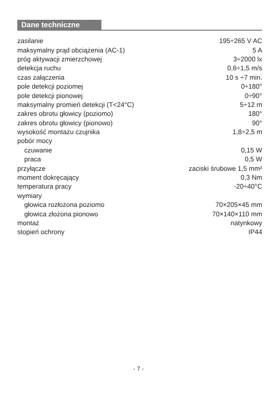Dane techniczne
| zasilanie | 195÷265 V AC |
| maksymalny prąd obciążenia (AC-1) | 5 A |
| próg aktywacji zmierzchowej | 3÷2000 lx |
| detekcja ruchu | 0,6÷1,5 m/s |
| czas załączenia | 10 s ÷7 min. |
| pole detekcji poziomej | 0÷180° |
| pole detekcji pionowej | 0÷90° |
| maksymalny promień detekcji (T<24°C) | 5÷12 m |
| zakres obrotu głowicy (poziomo) | 180° |
| zakres obrotu głowicy (pionowo) | 90° |
| wysokość montażu czujnika | 1,8÷2,5 m |
| pobór mocy | |
| czuwanie | 0,15 W |
| praca | 0,5 W |
| przyłącze | zaciski śrubowe 1,5 mm² |
| moment dokręcający | 0,3 Nm |
| temperatura pracy | -20÷40°C |
| wymiary | |
| głowica rozłożona poziomo | 70×205×45 mm |
| głowica złożona pionowo | 70×140×110 mm |
| montaż | natynkowy |
| stopień ochrony | IP44 |
- 7 -